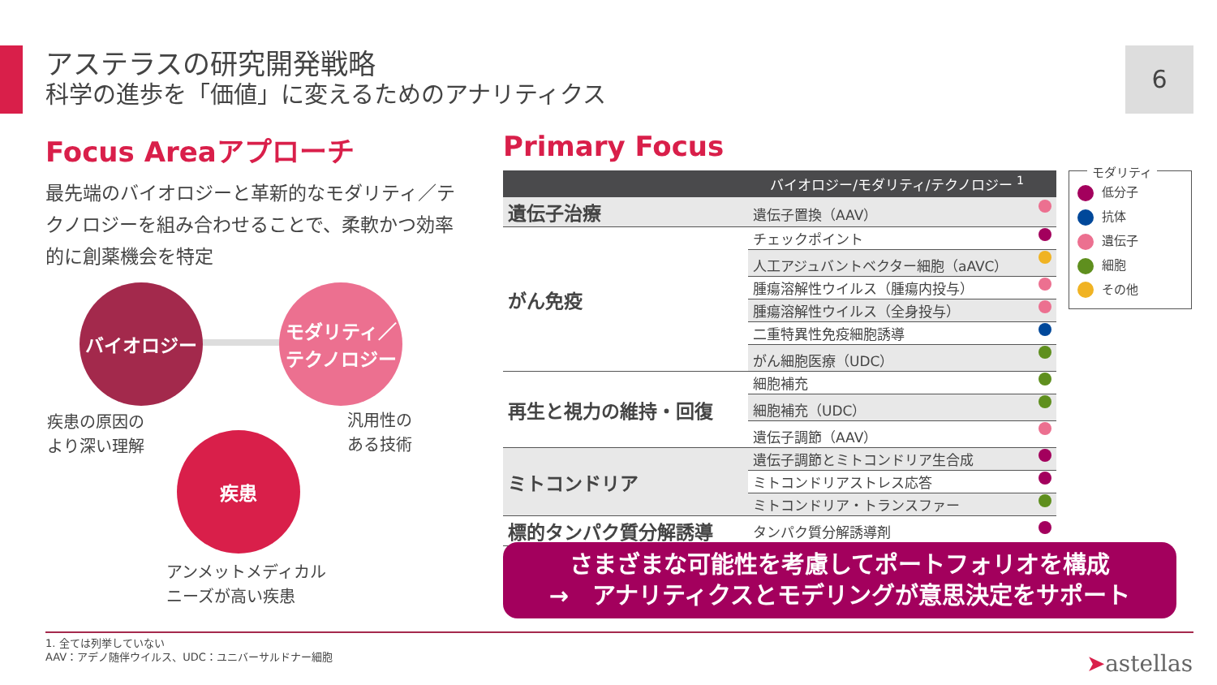アステラスの研究開発戦略
科学の進歩を「価値」に変えるためのアナリティクス
6
Focus Areaアプローチ
最先端のバイオロジーと革新的なモダリティ／テクノロジーを組み合わせることで、柔軟かつ効率的に創薬機会を特定
バイオロジー
モダリティ／
テクノロジー
疾患
疾患の原因の
より深い理解
汎用性の
ある技術
アンメットメディカル
ニーズが高い疾患
Primary Focus
| バイオロジー/モダリティ/テクノロジー <sup>1</sup> | |
| --- | --- |
| 遺伝子治療 | 遺伝子置換（AAV） |
| がん免疫 | チェックポイント |
| | 人工アジュバントベクター細胞（aAVC） |
| | 腫瘍溶解性ウイルス（腫瘍内投与） |
| | 腫瘍溶解性ウイルス（全身投与） |
| | 二重特異性免疫細胞誘導 |
| | がん細胞医療（UDC） |
| 再生と視力の維持・回復 | 細胞補充 |
| | 細胞補充（UDC） |
| | 遺伝子調節（AAV） |
| ミトコンドリア | 遺伝子調節とミトコンドリア生合成 |
| | ミトコンドリアストレス応答 |
| | ミトコンドリア・トランスファー |
| 標的タンパク質分解誘導 | タンパク質分解誘導剤 |
モダリティ
低分子
抗体
遺伝子
細胞
その他
さまざまな可能性を考慮してポートフォリオを構成
→　アナリティクスとモデリングが意思決定をサポート
1. 全ては列挙していない
AAV：アデノ随伴ウイルス、UDC：ユニバーサルドナー細胞
➤astellas